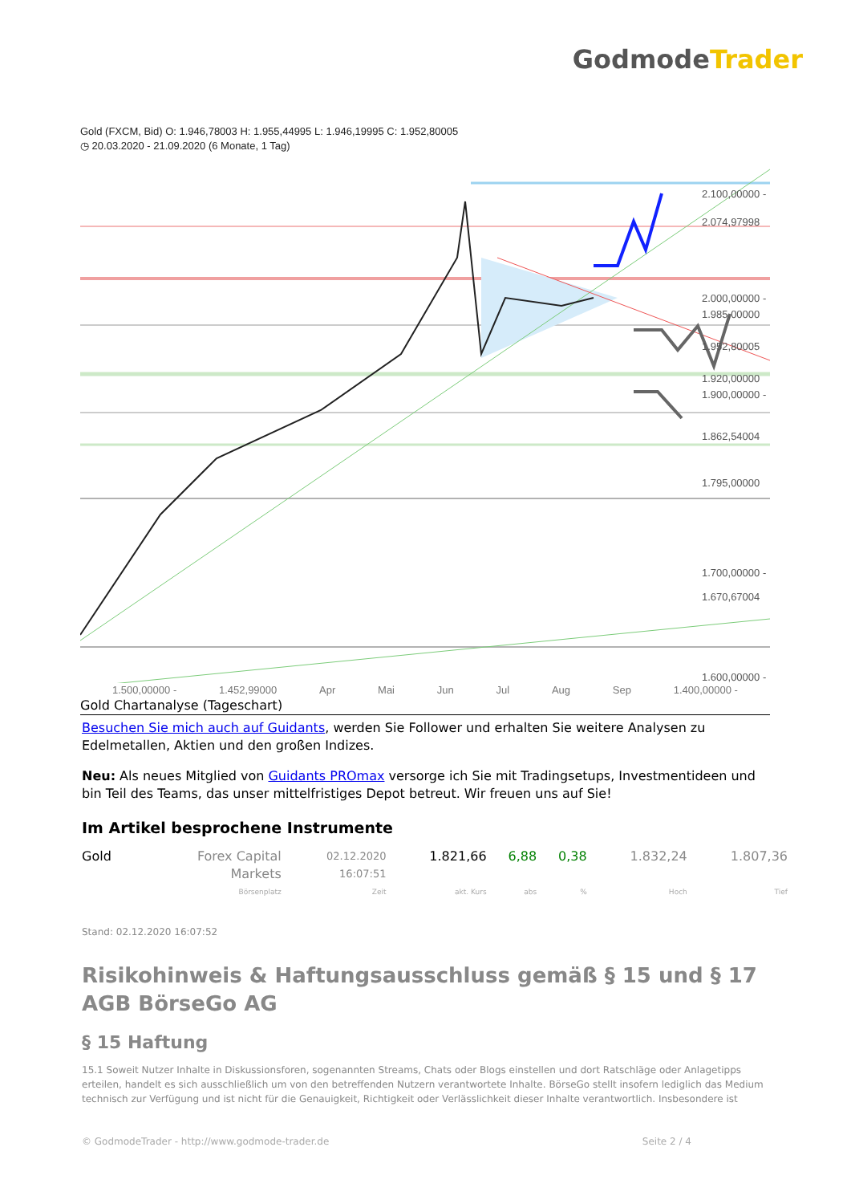GodmodeTrader
Gold (FXCM, Bid) O: 1.946,78003 H: 1.955,44995 L: 1.946,19995 C: 1.952,80005
◷ 20.03.2020 - 21.09.2020 (6 Monate, 1 Tag)
2.100,00000 -
2.074,97998
2.000,00000 -
1.985,00000
1.952,80005
1.920,00000
1.900,00000 -
1.862,54004
1.795,00000
1.700,00000 -
1.670,67004
1.600,00000 -
1.500,00000 - 1.452,99000 Apr Mai Jun Jul Aug Sep 1.400,00000 -
Gold Chartanalyse (Tageschart)
Besuchen Sie mich auch auf Guidants, werden Sie Follower und erhalten Sie weitere Analysen zu Edelmetallen, Aktien und den großen Indizes.
Neu: Als neues Mitglied von Guidants PROmax versorge ich Sie mit Tradingsetups, Investmentideen und bin Teil des Teams, das unser mittelfristiges Depot betreut. Wir freuen uns auf Sie!
Im Artikel besprochene Instrumente
| Gold | Forex Capital Markets | 02.12.2020 16:07:51 | 1.821,66 | 6,88 | 0,38 | 1.832,24 | 1.807,36 |
| | Börsenplatz | Zeit | akt. Kurs | abs | % | Hoch | Tief |
Stand: 02.12.2020 16:07:52
Risikohinweis & Haftungsausschluss gemäß § 15 und § 17 AGB BörseGo AG
§ 15 Haftung
15.1 Soweit Nutzer Inhalte in Diskussionsforen, sogenannten Streams, Chats oder Blogs einstellen und dort Ratschläge oder Anlagetipps erteilen, handelt es sich ausschließlich um von den betreffenden Nutzern verantwortete Inhalte. BörseGo stellt insofern lediglich das Medium technisch zur Verfügung und ist nicht für die Genauigkeit, Richtigkeit oder Verlässlichkeit dieser Inhalte verantwortlich. Insbesondere ist
© GodmodeTrader - http://www.godmode-trader.de Seite 2 / 4